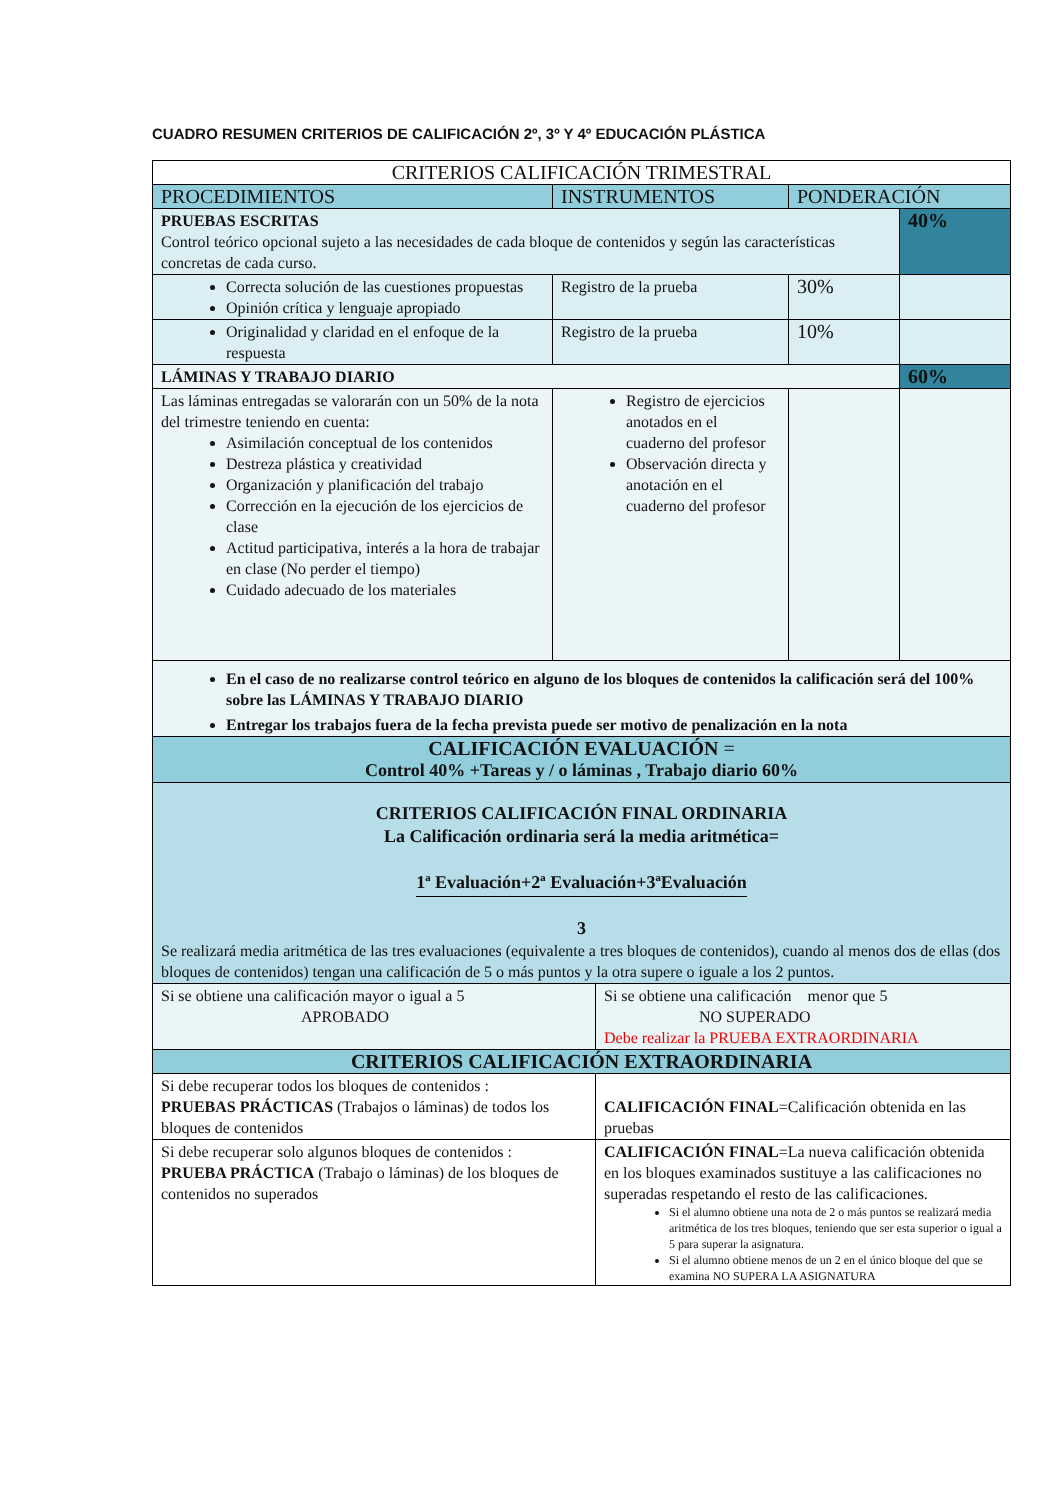CUADRO RESUMEN CRITERIOS DE CALIFICACIÓN 2º, 3º Y 4º EDUCACIÓN PLÁSTICA
| CRITERIOS CALIFICACIÓN TRIMESTRAL | | | | |
| PROCEDIMIENTOS | INSTRUMENTOS | | PONDERACIÓN | |
| PRUEBAS ESCRITAS Control teórico opcional sujeto a las necesidades de cada bloque de contenidos y según las características concretas de cada curso. | | | | 40% |
| Correcta solución de las cuestiones propuestas Opinión crítica y lenguaje apropiado | Registro de la prueba | | 30% | |
| Originalidad y claridad en el enfoque de la respuesta | Registro de la prueba | | 10% | |
| LÁMINAS Y TRABAJO DIARIO | | | | 60% |
| Las láminas entregadas se valorarán con un 50% de la nota del trimestre teniendo en cuenta: Asimilación conceptual de los contenidos Destreza plástica y creatividad Organización y planificación del trabajo Corrección en la ejecución de los ejercicios de clase Actitud participativa, interés a la hora de trabajar en clase (No perder el tiempo) Cuidado adecuado de los materiales | Registro de ejercicios anotados en el cuaderno del profesor Observación directa y anotación en el cuaderno del profesor | | | |
| En el caso de no realizarse control teórico en alguno de los bloques de contenidos la calificación será del 100% sobre las LÁMINAS Y TRABAJO DIARIO Entregar los trabajos fuera de la fecha prevista puede ser motivo de penalización en la nota | | | | |
| CALIFICACIÓN EVALUACIÓN = Control 40% +Tareas y / o láminas , Trabajo diario 60% | | | | |
| CRITERIOS CALIFICACIÓN FINAL ORDINARIA La Calificación ordinaria será la media aritmética= 1ª Evaluación+2ª Evaluación+3ªEvaluación 3 Se realizará media aritmética de las tres evaluaciones (equivalente a tres bloques de contenidos), cuando al menos dos de ellas (dos bloques de contenidos) tengan una calificación de 5 o más puntos y la otra supere o iguale a los 2 puntos. | | | | |
| Si se obtiene una calificación mayor o igual a 5 APROBADO | | Si se obtiene una calificación menor que 5 NO SUPERADO Debe realizar la PRUEBA EXTRAORDINARIA | | |
| CRITERIOS CALIFICACIÓN EXTRAORDINARIA | | | | |
| Si debe recuperar todos los bloques de contenidos : PRUEBAS PRÁCTICAS (Trabajos o láminas) de todos los bloques de contenidos | | CALIFICACIÓN FINAL =Calificación obtenida en las pruebas | | |
| Si debe recuperar solo algunos bloques de contenidos : PRUEBA PRÁCTICA (Trabajo o láminas) de los bloques de contenidos no superados | | CALIFICACIÓN FINAL =La nueva calificación obtenida en los bloques examinados sustituye a las calificaciones no superadas respetando el resto de las calificaciones. Si el alumno obtiene una nota de 2 o más puntos se realizará media aritmética de los tres bloques, teniendo que ser esta superior o igual a 5 para superar la asignatura. Si el alumno obtiene menos de un 2 en el único bloque del que se examina NO SUPERA LA ASIGNATURA | | |